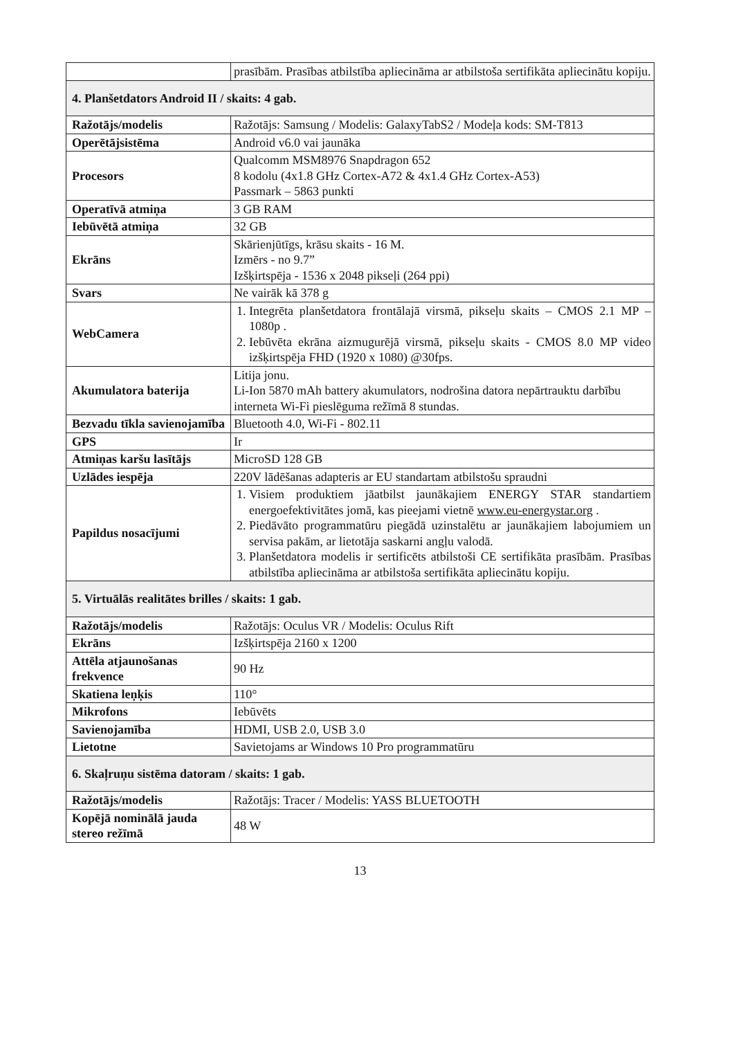| | prasībām. Prasības atbilstība apliecināma ar atbilstoša sertifikāta apliecinātu kopiju. |
| 4. Planšetdators Android II / skaits: 4 gab. | |
| Ražotājs/modelis | Ražotājs: Samsung / Modelis: GalaxyTabS2 / Modeļa kods: SM-T813 |
| Operētājsistēma | Android v6.0 vai jaunāka |
| Procesors | Qualcomm MSM8976 Snapdragon 652 8 kodolu (4x1.8 GHz Cortex-A72 & 4x1.4 GHz Cortex-A53) Passmark – 5863 punkti |
| Operatīvā atmiņa | 3 GB RAM |
| Iebūvētā atmiņa | 32 GB |
| Ekrāns | Skārienjūtīgs, krāsu skaits - 16 M. Izmērs - no 9.7” Izšķirtspēja - 1536 x 2048 pikseļi (264 ppi) |
| Svars | Ne vairāk kā 378 g |
| WebCamera | 1. Integrēta planšetdatora frontālajā virsmā, pikseļu skaits – CMOS 2.1 MP – 1080p . 2. Iebūvēta ekrāna aizmugurējā virsmā, pikseļu skaits - CMOS 8.0 MP video izšķirtspēja FHD (1920 x 1080) @30fps. |
| Akumulatora baterija | Litija jonu. Li-Ion 5870 mAh battery akumulators, nodrošina datora nepārtrauktu darbību interneta Wi-Fi pieslēguma režīmā 8 stundas. |
| Bezvadu tīkla savienojamība | Bluetooth 4.0, Wi-Fi - 802.11 |
| GPS | Ir |
| Atmiņas karšu lasītājs | MicroSD 128 GB |
| Uzlādes iespēja | 220V lādēšanas adapteris ar EU standartam atbilstošu spraudni |
| Papildus nosacījumi | 1. Visiem produktiem jāatbilst jaunākajiem ENERGY STAR standartiem energoefektivitātes jomā, kas pieejami vietnē www.eu-energystar.org . 2. Piedāvāto programmatūru piegādā uzinstalētu ar jaunākajiem labojumiem un servisa pakām, ar lietotāja saskarni angļu valodā. 3. Planšetdatora modelis ir sertificēts atbilstoši CE sertifikāta prasībām. Prasības atbilstība apliecināma ar atbilstoša sertifikāta apliecinātu kopiju. |
| 5. Virtuālās realitātes brilles / skaits: 1 gab. | |
| Ražotājs/modelis | Ražotājs: Oculus VR / Modelis: Oculus Rift |
| Ekrāns | Izšķirtspēja 2160 x 1200 |
| Attēla atjaunošanas frekvence | 90 Hz |
| Skatiena leņķis | 110° |
| Mikrofons | Iebūvēts |
| Savienojamība | HDMI, USB 2.0, USB 3.0 |
| Lietotne | Savietojams ar Windows 10 Pro programmatūru |
| 6. Skaļruņu sistēma datoram / skaits: 1 gab. | |
| Ražotājs/modelis | Ražotājs: Tracer / Modelis: YASS BLUETOOTH |
| Kopējā nominālā jauda stereo režīmā | 48 W |
13